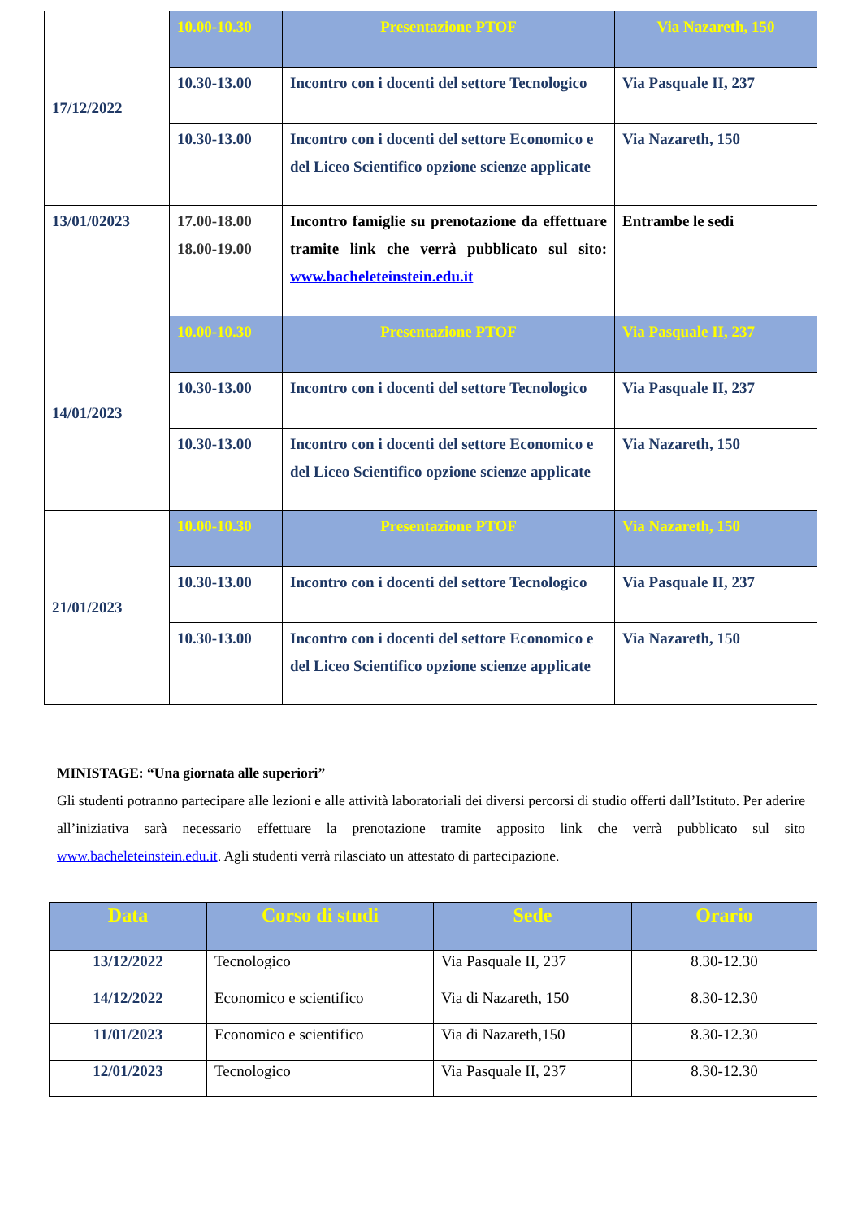| 17/12/2022 | 10.00-10.30 | Presentazione PTOF | Via Nazareth, 150 |
| | 10.30-13.00 | Incontro con i docenti del settore Tecnologico | Via Pasquale II, 237 |
| | 10.30-13.00 | Incontro con i docenti del settore Economico e del Liceo Scientifico opzione scienze applicate | Via Nazareth, 150 |
| 13/01/02023 | 17.00-18.00 18.00-19.00 | Incontro famiglie su prenotazione da effettuare tramite link che verrà pubblicato sul sito: www.bacheleteinstein.edu.it | Entrambe le sedi |
| 14/01/2023 | 10.00-10.30 | Presentazione PTOF | Via Pasquale II, 237 |
| | 10.30-13.00 | Incontro con i docenti del settore Tecnologico | Via Pasquale II, 237 |
| | 10.30-13.00 | Incontro con i docenti del settore Economico e del Liceo Scientifico opzione scienze applicate | Via Nazareth, 150 |
| 21/01/2023 | 10.00-10.30 | Presentazione PTOF | Via Nazareth, 150 |
| | 10.30-13.00 | Incontro con i docenti del settore Tecnologico | Via Pasquale II, 237 |
| | 10.30-13.00 | Incontro con i docenti del settore Economico e del Liceo Scientifico opzione scienze applicate | Via Nazareth, 150 |
MINISTAGE: “Una giornata alle superiori”
Gli studenti potranno partecipare alle lezioni e alle attività laboratoriali dei diversi percorsi di studio offerti dall’Istituto. Per aderire all’iniziativa sarà necessario effettuare la prenotazione tramite apposito link che verrà pubblicato sul sito www.bacheleteinstein.edu.it. Agli studenti verrà rilasciato un attestato di partecipazione.
| Data | Corso di studi | Sede | Orario |
| --- | --- | --- | --- |
| 13/12/2022 | Tecnologico | Via Pasquale II, 237 | 8.30-12.30 |
| 14/12/2022 | Economico e scientifico | Via di Nazareth, 150 | 8.30-12.30 |
| 11/01/2023 | Economico e scientifico | Via di Nazareth,150 | 8.30-12.30 |
| 12/01/2023 | Tecnologico | Via Pasquale II, 237 | 8.30-12.30 |